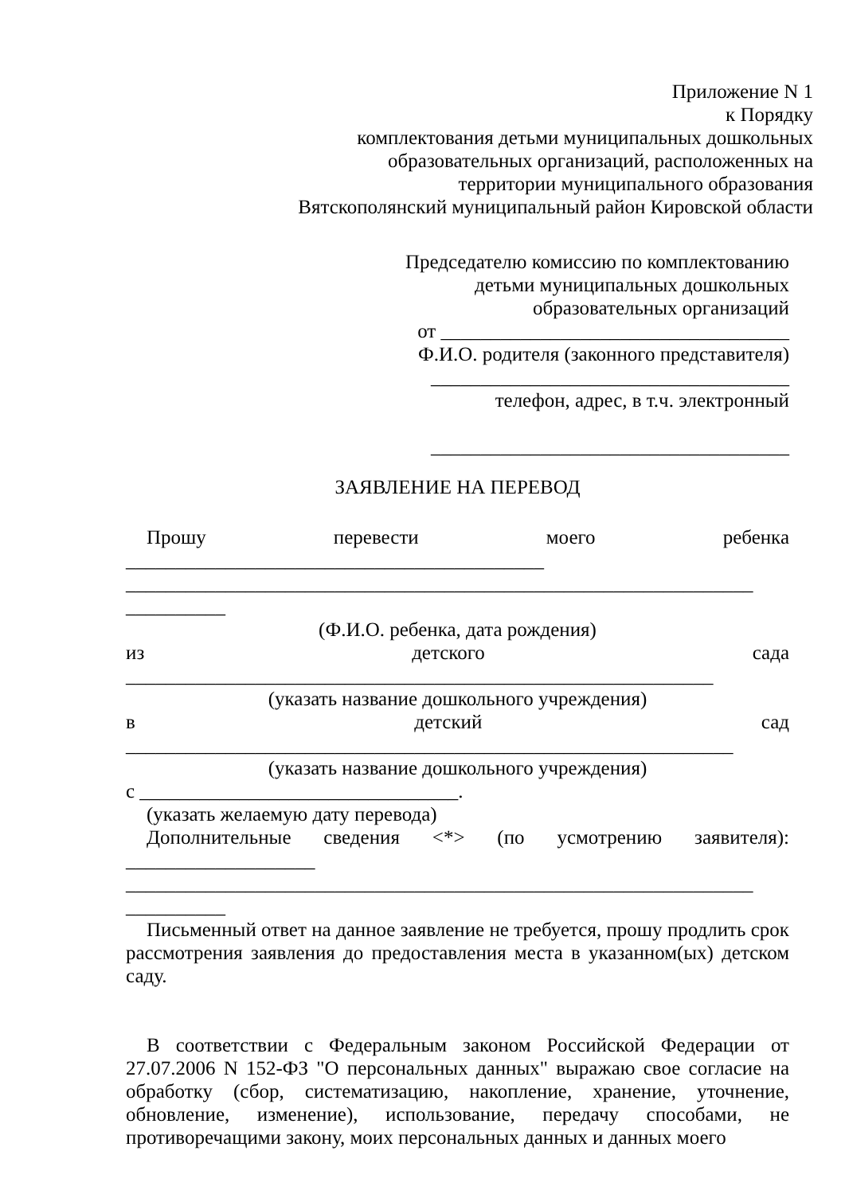Приложение N 1
к Порядку
комплектования детьми муниципальных дошкольных
образовательных организаций, расположенных на
территории муниципального образования
Вятскополянский муниципальный район Кировской области
Председателю комиссию по комплектованию
детьми муниципальных дошкольных
образовательных организаций
от ___________________________________
Ф.И.О. родителя (законного представителя)
____________________________________
телефон, адрес, в т.ч. электронный
____________________________________
ЗАЯВЛЕНИЕ НА ПЕРЕВОД
Прошу перевести моего ребенка
__________________________________________
_______________________________________________________________
__________
(Ф.И.О. ребенка, дата рождения)
из детского сада
___________________________________________________________
(указать название дошкольного учреждения)
в детский сад
_____________________________________________________________
(указать название дошкольного учреждения)
с ________________________________.
(указать желаемую дату перевода)
Дополнительные сведения <*> (по усмотрению заявителя):
___________________
_______________________________________________________________
__________
Письменный ответ на данное заявление не требуется, прошу продлить срок рассмотрения заявления до предоставления места в указанном(ых) детском саду.
В соответствии с Федеральным законом Российской Федерации от 27.07.2006 N 152-ФЗ "О персональных данных" выражаю свое согласие на обработку (сбор, систематизацию, накопление, хранение, уточнение, обновление, изменение), использование, передачу способами, не противоречащими закону, моих персональных данных и данных моего